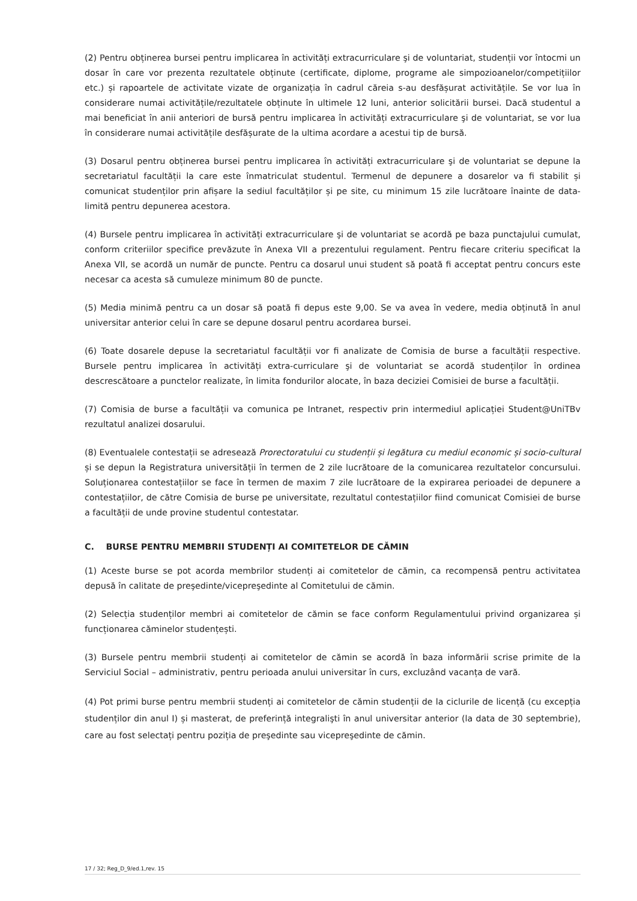(2) Pentru obținerea bursei pentru implicarea în activități extracurriculare şi de voluntariat, studenții vor întocmi un dosar în care vor prezenta rezultatele obținute (certificate, diplome, programe ale simpozioanelor/competițiilor etc.) și rapoartele de activitate vizate de organizația în cadrul căreia s-au desfășurat activitățile. Se vor lua în considerare numai activitățile/rezultatele obținute în ultimele 12 luni, anterior solicitării bursei. Dacă studentul a mai beneficiat în anii anteriori de bursă pentru implicarea în activități extracurriculare şi de voluntariat, se vor lua în considerare numai activitățile desfășurate de la ultima acordare a acestui tip de bursă.
(3) Dosarul pentru obținerea bursei pentru implicarea în activități extracurriculare şi de voluntariat se depune la secretariatul facultății la care este înmatriculat studentul. Termenul de depunere a dosarelor va fi stabilit și comunicat studenților prin afișare la sediul facultăților și pe site, cu minimum 15 zile lucrătoare înainte de data-limită pentru depunerea acestora.
(4) Bursele pentru implicarea în activități extracurriculare şi de voluntariat se acordă pe baza punctajului cumulat, conform criteriilor specifice prevăzute în Anexa VII a prezentului regulament. Pentru fiecare criteriu specificat la Anexa VII, se acordă un număr de puncte. Pentru ca dosarul unui student să poată fi acceptat pentru concurs este necesar ca acesta să cumuleze minimum 80 de puncte.
(5) Media minimă pentru ca un dosar să poată fi depus este 9,00. Se va avea în vedere, media obținută în anul universitar anterior celui în care se depune dosarul pentru acordarea bursei.
(6) Toate dosarele depuse la secretariatul facultății vor fi analizate de Comisia de burse a facultății respective. Bursele pentru implicarea în activități extra-curriculare şi de voluntariat se acordă studenților în ordinea descrescătoare a punctelor realizate, în limita fondurilor alocate, în baza deciziei Comisiei de burse a facultății.
(7) Comisia de burse a facultății va comunica pe Intranet, respectiv prin intermediul aplicației Student@UniTBv rezultatul analizei dosarului.
(8) Eventualele contestații se adresează Prorectoratului cu studenții și legătura cu mediul economic și socio-cultural și se depun la Registratura universității în termen de 2 zile lucrătoare de la comunicarea rezultatelor concursului. Soluționarea contestațiilor se face în termen de maxim 7 zile lucrătoare de la expirarea perioadei de depunere a contestațiilor, de către Comisia de burse pe universitate, rezultatul contestațiilor fiind comunicat Comisiei de burse a facultății de unde provine studentul contestatar.
C. BURSE PENTRU MEMBRII STUDENȚI AI COMITETELOR DE CĂMIN
(1) Aceste burse se pot acorda membrilor studenți ai comitetelor de cămin, ca recompensă pentru activitatea depusă în calitate de preşedinte/vicepreşedinte al Comitetului de cămin.
(2) Selecția studenților membri ai comitetelor de cămin se face conform Regulamentului privind organizarea și funcționarea căminelor studențești.
(3) Bursele pentru membrii studenți ai comitetelor de cămin se acordă în baza informării scrise primite de la Serviciul Social – administrativ, pentru perioada anului universitar în curs, excluzând vacanța de vară.
(4) Pot primi burse pentru membrii studenți ai comitetelor de cămin studenții de la ciclurile de licență (cu excepția studenților din anul I) și masterat, de preferință integralişti în anul universitar anterior (la data de 30 septembrie), care au fost selectați pentru poziția de preşedinte sau vicepreşedinte de cămin.
17 / 32; Reg_D_9/ed.1,rev. 15